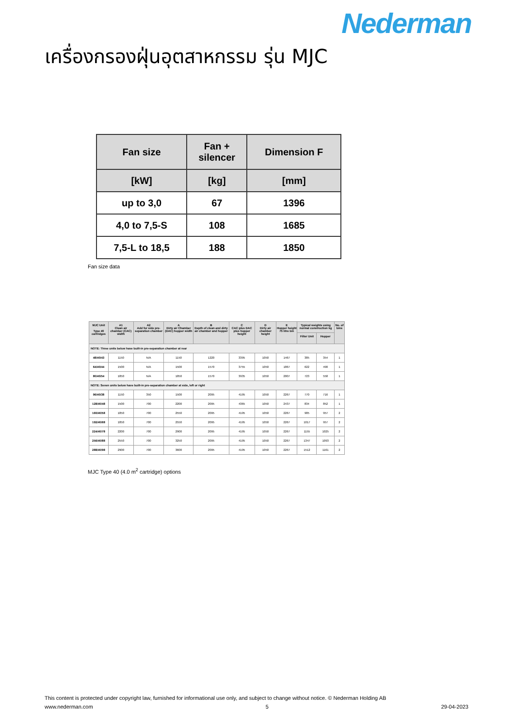Nederman
เครื่องกรองฝุ่นอุตสาหกรรม รุ่น MJC
| Fan size | Fan + silencer | Dimension F |
| [kW] | [kg] | [mm] |
| up to 3,0 | 67 | 1396 |
| 4,0 to 7,5-S | 108 | 1685 |
| 7,5-L to 18,5 | 188 | 1850 |
Fan size data
| MJC Unit Type 40 cartridges | A1 Clean air chamber (CAC) width | A2 Add for side pre-separation chamber | A Dirty air Chamber (DAC) hopper width | B Depth of clean and dirty air chamber and hopper | C CAC plus DAC plus hopper height | D Dirty air chamber height | E Hopper height 75 litre bin | Typical weights using normal construction kg | | No. of bins |
| --- | --- | --- | --- | --- | --- | --- | --- | --- | --- | --- |
| | | | | | | | | Filter Unit | Hopper | |
| NOTE: Three units below have built-in pre-separation chamber at rear | | | | | | | | | | |
| 48/40/43 | 1150 | N/A | 1150 | 1220 | 3395 | 1050 | 1467 | 385 | 354 | 1 |
| 64/40/44 | 1500 | N/A | 1500 | 1570 | 3755 | 1050 | 1867 | 622 | 490 | 1 |
| 80/40/54 | 1850 | N/A | 1850 | 1570 | 3935 | 1050 | 2007 | 723 | 558 | 1 |
| NOTE: Seven units below have built-in pre-separation chamber at side, left or right | | | | | | | | | | |
| 96/40/38 | 1150 | 350 | 1500 | 2095 | 4195 | 1050 | 2267 | 770 | 716 | 1 |
| 128/40/48 | 1500 | 700 | 2200 | 2095 | 4365 | 1050 | 2437 | 834 | 852 | 1 |
| 160/40/58 | 1850 | 700 | 2550 | 2095 | 4195 | 1050 | 2267 | 985 | 957 | 2 |
| 192/40/68 | 1850 | 700 | 2550 | 2095 | 4195 | 1050 | 2267 | 1017 | 957 | 2 |
| 224/40/78 | 2200 | 700 | 2900 | 2095 | 4195 | 1050 | 2267 | 1155 | 1025 | 2 |
| 256/40/88 | 2550 | 700 | 3250 | 2095 | 4195 | 1050 | 2267 | 1347 | 1093 | 2 |
| 288/40/98 | 2900 | 700 | 3600 | 2095 | 4195 | 1050 | 2267 | 1512 | 1161 | 2 |
MJC Type 40 (4.0 m<sup>2</sup> cartridge) options
This content is protected under copyright law, furnished for informational use only, and subject to change without notice. © Nederman Holding AB
www.nederman.com 5 29-04-2023